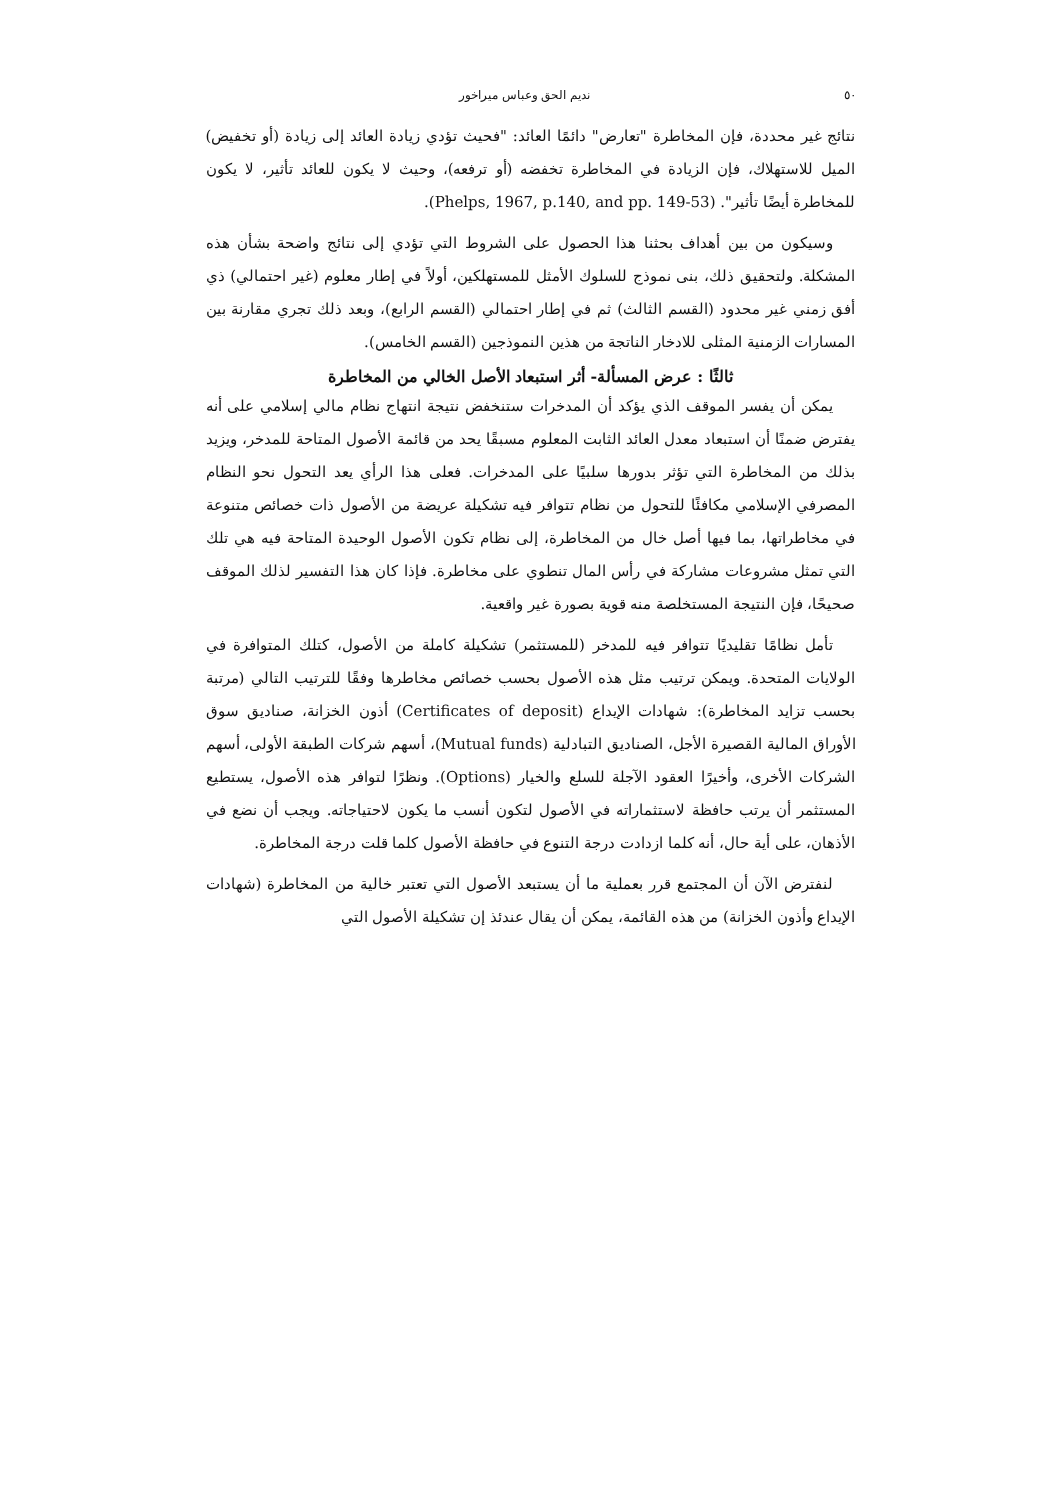٥٠ نديم الحق وعباس ميراخور
نتائج غير محددة، فإن المخاطرة "تعارض" دائمًا العائد: "فحيث تؤدي زيادة العائد إلى زيادة (أو تخفيض) الميل للاستهلاك، فإن الزيادة في المخاطرة تخفضه (أو ترفعه)، وحيث لا يكون للعائد تأثير، لا يكون للمخاطرة أيضًا تأثير". (Phelps, 1967, p.140, and pp. 149-53).
وسيكون من بين أهداف بحثنا هذا الحصول على الشروط التي تؤدي إلى نتائج واضحة بشأن هذه المشكلة. ولتحقيق ذلك، بنى نموذج للسلوك الأمثل للمستهلكين، أولاً في إطار معلوم (غير احتمالي) ذي أفق زمني غير محدود (القسم الثالث) ثم في إطار احتمالي (القسم الرابع)، وبعد ذلك تجري مقارنة بين المسارات الزمنية المثلى للادخار الناتجة من هذين النموذجين (القسم الخامس).
ثالثًا : عرض المسألة- أثر استبعاد الأصل الخالي من المخاطرة
يمكن أن يفسر الموقف الذي يؤكد أن المدخرات ستنخفض نتيجة انتهاج نظام مالي إسلامي على أنه يفترض ضمنًا أن استبعاد معدل العائد الثابت المعلوم مسبقًا يحد من قائمة الأصول المتاحة للمدخر، ويزيد بذلك من المخاطرة التي تؤثر بدورها سلبيًا على المدخرات. فعلى هذا الرأي يعد التحول نحو النظام المصرفي الإسلامي مكافئًا للتحول من نظام تتوافر فيه تشكيلة عريضة من الأصول ذات خصائص متنوعة في مخاطراتها، بما فيها أصل خال من المخاطرة، إلى نظام تكون الأصول الوحيدة المتاحة فيه هي تلك التي تمثل مشروعات مشاركة في رأس المال تنطوي على مخاطرة. فإذا كان هذا التفسير لذلك الموقف صحيحًا، فإن النتيجة المستخلصة منه قوية بصورة غير واقعية.
تأمل نظامًا تقليديًا تتوافر فيه للمدخر (للمستثمر) تشكيلة كاملة من الأصول، كتلك المتوافرة في الولايات المتحدة. ويمكن ترتيب مثل هذه الأصول بحسب خصائص مخاطرها وفقًا للترتيب التالي (مرتبة بحسب تزايد المخاطرة): شهادات الإيداع (Certificates of deposit) أذون الخزانة، صناديق سوق الأوراق المالية القصيرة الأجل، الصناديق التبادلية (Mutual funds)، أسهم شركات الطبقة الأولى، أسهم الشركات الأخرى، وأخيرًا العقود الآجلة للسلع والخيار (Options). ونظرًا لتوافر هذه الأصول، يستطيع المستثمر أن يرتب حافظة لاستثماراته في الأصول لتكون أنسب ما يكون لاحتياجاته. ويجب أن نضع في الأذهان، على أية حال، أنه كلما ازدادت درجة التنوع في حافظة الأصول كلما قلت درجة المخاطرة.
لنفترض الآن أن المجتمع قرر بعملية ما أن يستبعد الأصول التي تعتبر خالية من المخاطرة (شهادات الإيداع وأذون الخزانة) من هذه القائمة، يمكن أن يقال عندئذ إن تشكيلة الأصول التي